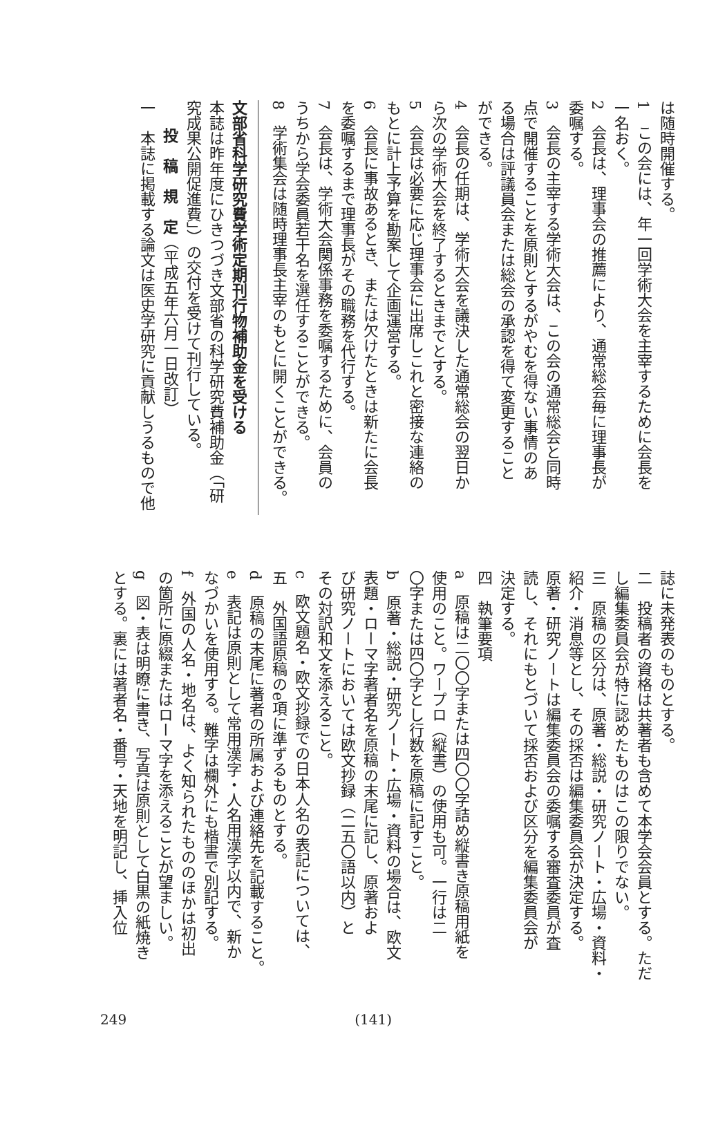は随時開催する。
1　この会には、年一回学術大会を主宰するために会長を
一名おく。
2　会長は、理事会の推薦により、通常総会毎に理事長が
委嘱する。
3　会長の主宰する学術大会は、この会の通常総会と同時
点で開催することを原則とするがやむを得ない事情のあ
る場合は評議員会または総会の承認を得て変更すること
ができる。
4　会長の任期は、学術大会を議決した通常総会の翌日か
ら次の学術大会を終了するときまでとする。
5　会長は必要に応じ理事会に出席しこれと密接な連絡の
もとに計上予算を勘案して企画運営する。
6　会長に事故あるとき、または欠けたときは新たに会長
を委嘱するまで理事長がその職務を代行する。
7　会長は、学術大会関係事務を委嘱するために、会員の
うちから学会委員若干名を選任することができる。
8　学術集会は随時理事長主宰のもとに開くことができる。
文部省科学研究費学術定期刊行物補助金を受ける
本誌は昨年度にひきつづき文部省の科学研究費補助金（「研
究成果公開促進費」）の交付を受けて刊行している。
投　稿　規　定（平成五年六月一日改訂）
一　本誌に掲載する論文は医史学研究に貢献しうるもので他
誌に未発表のものとする。
二　投稿者の資格は共著者も含めて本学会会員とする。ただ
し編集委員会が特に認めたものはこの限りでない。
三　原稿の区分は、原著・総説・研究ノート・広場・資料・
紹介・消息等とし、その採否は編集委員会が決定する。
原著・研究ノートは編集委員会の委嘱する審査委員が査
読し、それにもとづいて採否および区分を編集委員会が
決定する。
四　執筆要項
a　原稿は二〇〇字または四〇〇字詰め縦書き原稿用紙を
使用のこと。ワープロ（縦書）の使用も可。一行は二
〇字または四〇字とし行数を原稿に記すこと。
b　原著・総説・研究ノート・広場・資料の場合は、欧文
表題・ローマ字著者名を原稿の末尾に記し、原著およ
び研究ノートにおいては欧文抄録（二五〇語以内）と
その対訳和文を添えること。
c　欧文題名・欧文抄録での日本人名の表記については、
五　外国語原稿のe項に準ずるものとする。
d　原稿の末尾に著者の所属および連絡先を記載すること。
e　表記は原則として常用漢字・人名用漢字以内で、新か
なづかいを使用する。難字は欄外にも楷書で別記する。
f　外国の人名・地名は、よく知られたもののほかは初出
の箇所に原綴またはローマ字を添えることが望ましい。
g　図・表は明瞭に書き、写真は原則として白黒の紙焼き
とする。裏には著者名・番号・天地を明記し、挿入位
249 (141)